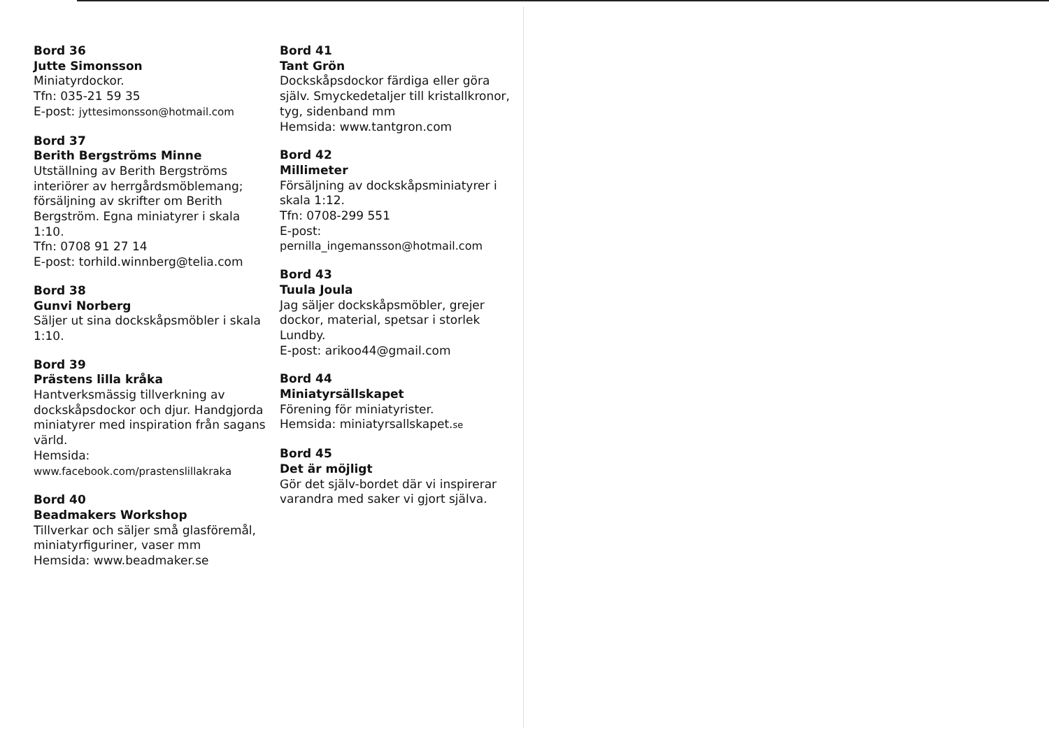Bord 36
Jutte Simonsson
Miniatyrdockor.
Tfn: 035-21 59 35
E-post: jyttesimonsson@hotmail.com
Bord 37
Berith Bergströms Minne
Utställning av Berith Bergströms interiörer av herrgårdsmöblemang; försäljning av skrifter om Berith Bergström. Egna miniatyrer i skala 1:10.
Tfn: 0708 91 27 14
E-post: torhild.winnberg@telia.com
Bord 38
Gunvi Norberg
Säljer ut sina dockskåpsmöbler i skala 1:10.
Bord 39
Prästens lilla kråka
Hantverksmässig tillverkning av dockskåpsdockor och djur. Handgjorda miniatyrer med inspiration från sagans värld.
Hemsida:
www.facebook.com/prastenslillakraka
Bord 40
Beadmakers Workshop
Tillverkar och säljer små glasföremål, miniatyrfiguriner, vaser mm
Hemsida: www.beadmaker.se
Bord 41
Tant Grön
Dockskåpsdockor färdiga eller göra själv. Smyckedetaljer till kristallkronor, tyg, sidenband mm
Hemsida: www.tantgron.com
Bord 42
Millimeter
Försäljning av dockskåpsminiatyrer i skala 1:12.
Tfn: 0708-299 551
E-post:
pernilla_ingemansson@hotmail.com
Bord 43
Tuula Joula
Jag säljer dockskåpsmöbler, grejer dockor, material, spetsar i storlek Lundby.
E-post: arikoo44@gmail.com
Bord 44
Miniatyrsällskapet
Förening för miniatyrister.
Hemsida: miniatyrsallskapet.se
Bord 45
Det är möjligt
Gör det själv-bordet där vi inspirerar varandra med saker vi gjort själva.